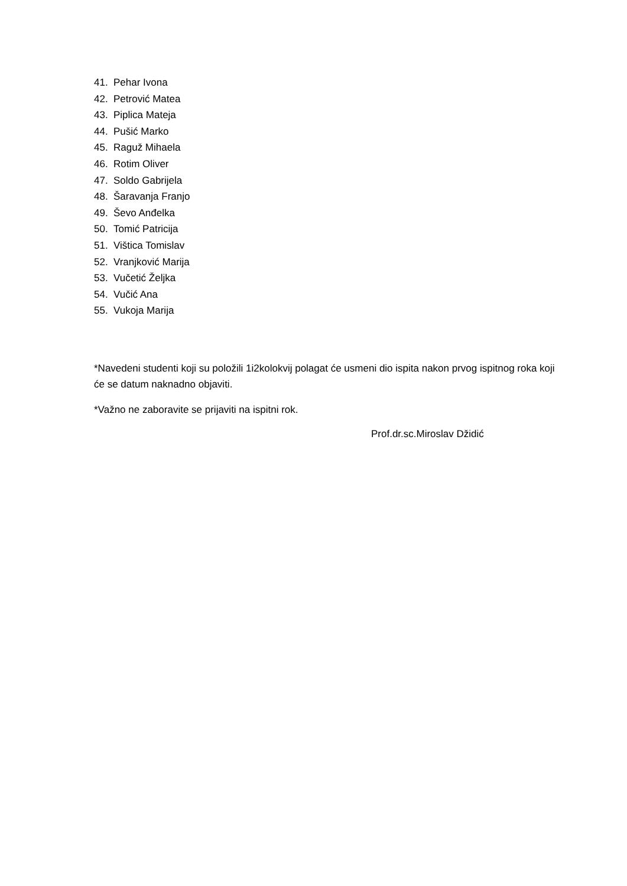41. Pehar Ivona
42. Petrović Matea
43. Piplica Mateja
44. Pušić Marko
45. Raguž Mihaela
46. Rotim Oliver
47. Soldo Gabrijela
48. Šaravanja Franjo
49. Ševo Anđelka
50. Tomić Patricija
51. Vištica Tomislav
52. Vranjković Marija
53. Vučetić Željka
54. Vučić Ana
55. Vukoja Marija
*Navedeni studenti koji su položili 1i2kolokvij polagat će usmeni dio ispita nakon prvog ispitnog roka koji će se datum naknadno objaviti.
*Važno ne zaboravite se prijaviti na ispitni rok.
Prof.dr.sc.Miroslav Džidić